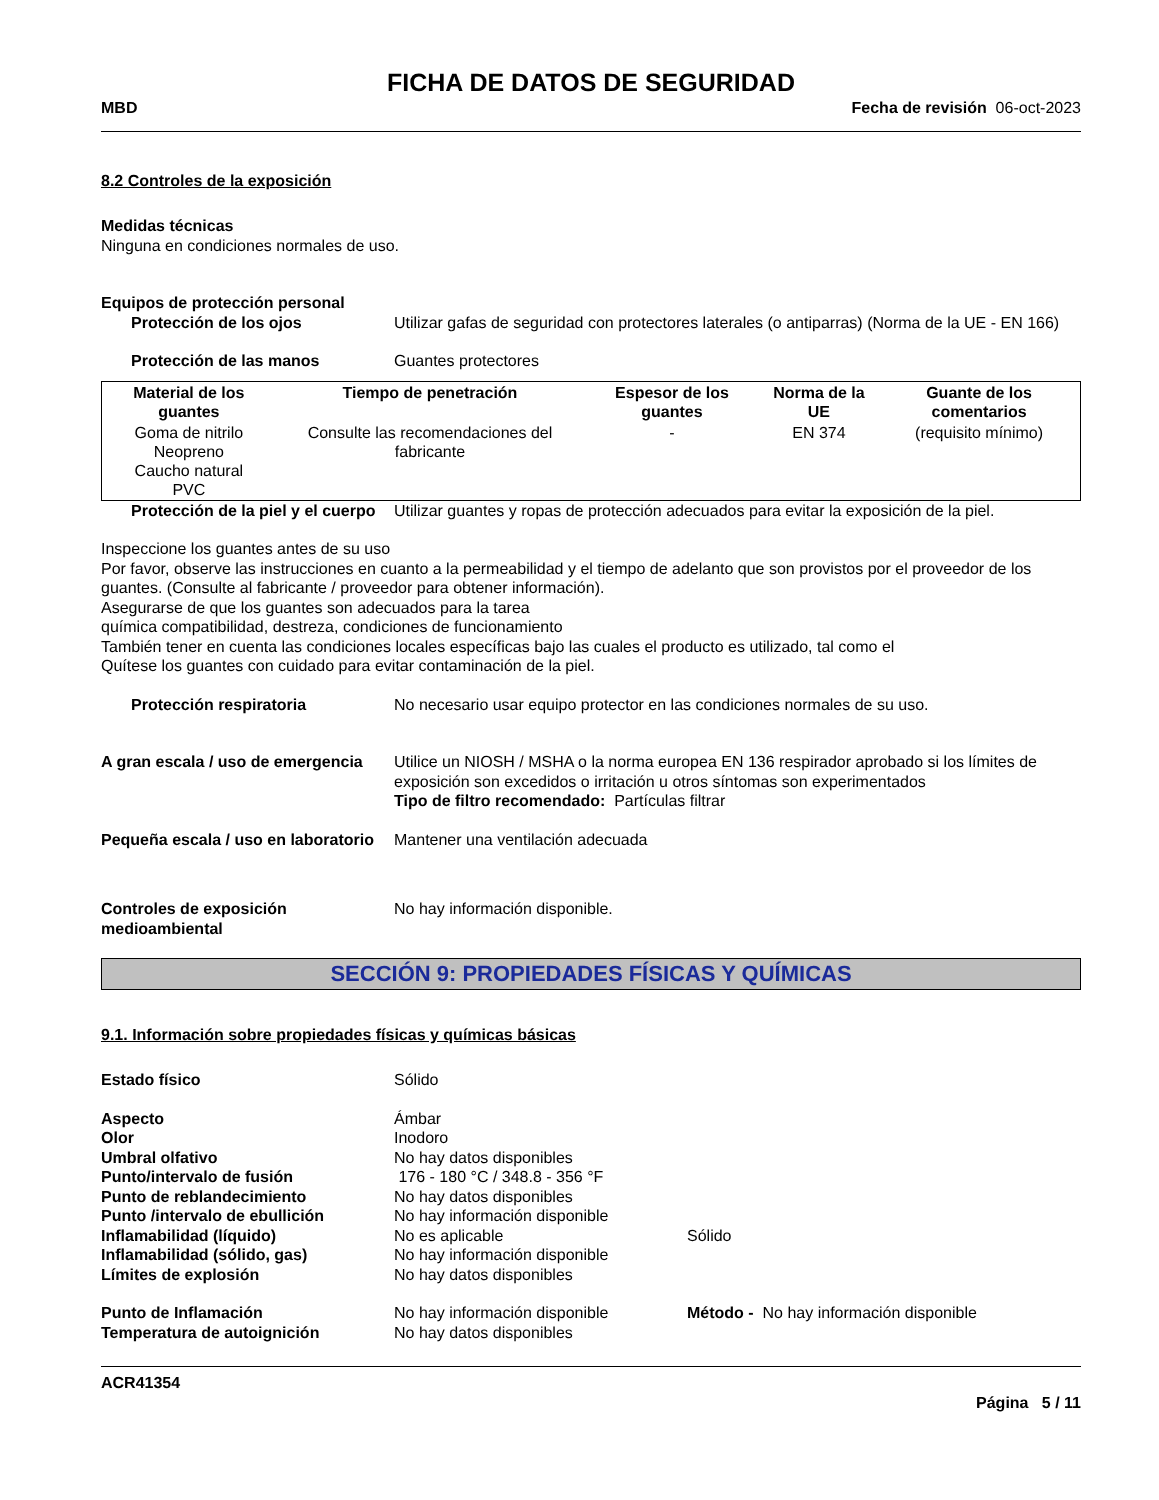FICHA DE DATOS DE SEGURIDAD
MBD Fecha de revisión 06-oct-2023
8.2 Controles de la exposición
Medidas técnicas
Ninguna en condiciones normales de uso.
Equipos de protección personal
Protección de los ojos Utilizar gafas de seguridad con protectores laterales (o antiparras) (Norma de la UE - EN 166)
Protección de las manos Guantes protectores
| Material de los guantes | Tiempo de penetración | Espesor de los guantes | Norma de la UE | Guante de los comentarios |
| --- | --- | --- | --- | --- |
| Goma de nitrilo Neopreno Caucho natural PVC | Consulte las recomendaciones del fabricante | - | EN 374 | (requisito mínimo) |
Protección de la piel y el cuerpo
Utilizar guantes y ropas de protección adecuados para evitar la exposición de la piel.
Inspeccione los guantes antes de su uso
Por favor, observe las instrucciones en cuanto a la permeabilidad y el tiempo de adelanto que son provistos por el proveedor de los guantes. (Consulte al fabricante / proveedor para obtener información).
Asegurarse de que los guantes son adecuados para la tarea
química compatibilidad, destreza, condiciones de funcionamiento
También tener en cuenta las condiciones locales específicas bajo las cuales el producto es utilizado, tal como el
Quítese los guantes con cuidado para evitar contaminación de la piel.
Protección respiratoria No necesario usar equipo protector en las condiciones normales de su uso.
A gran escala / uso de emergencia
Utilice un NIOSH / MSHA o la norma europea EN 136 respirador aprobado si los límites de exposición son excedidos o irritación u otros síntomas son experimentados
Tipo de filtro recomendado: Partículas filtrar
Pequeña escala / uso en laboratorio
Mantener una ventilación adecuada
Controles de exposición medioambiental
No hay información disponible.
SECCIÓN 9: PROPIEDADES FÍSICAS Y QUÍMICAS
9.1. Información sobre propiedades físicas y químicas básicas
| Estado físico | Sólido | |
| Aspecto | Ámbar | |
| Olor | Inodoro | |
| Umbral olfativo | No hay datos disponibles | |
| Punto/intervalo de fusión | 176 - 180 °C / 348.8 - 356 °F | |
| Punto de reblandecimiento | No hay datos disponibles | |
| Punto /intervalo de ebullición | No hay información disponible | |
| Inflamabilidad (líquido) | No es aplicable | Sólido |
| Inflamabilidad (sólido, gas) | No hay información disponible | |
| Límites de explosión | No hay datos disponibles | |
| Punto de Inflamación | No hay información disponible | Método - No hay información disponible |
| Temperatura de autoignición | No hay datos disponibles | |
ACR41354
Página 5 / 11